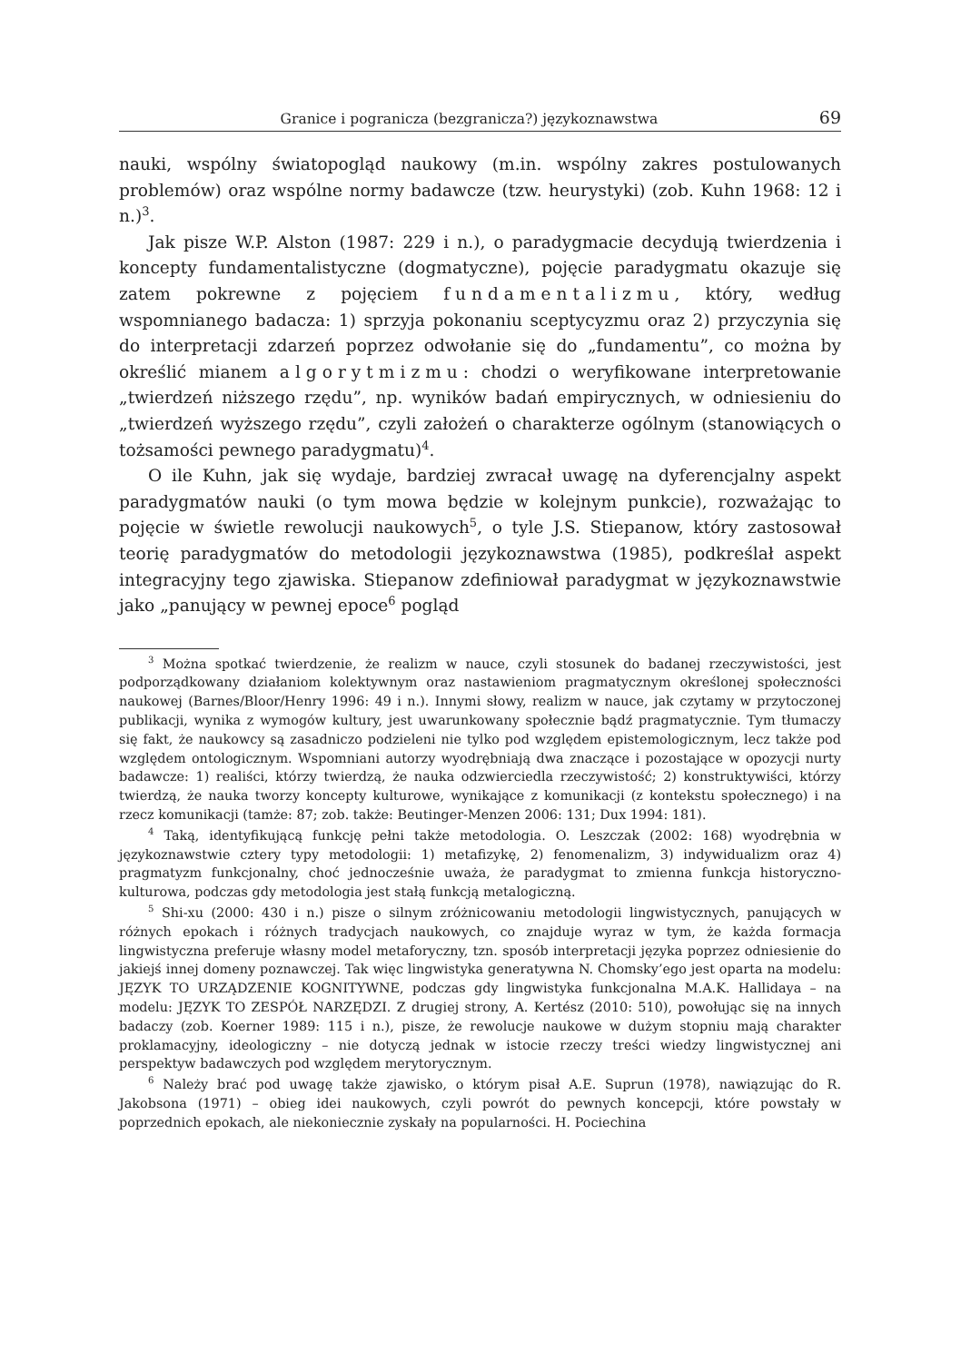Granice i pogranicza (bezgranicza?) językoznawstwa 69
nauki, wspólny światopogląd naukowy (m.in. wspólny zakres postulowanych problemów) oraz wspólne normy badawcze (tzw. heurystyki) (zob. Kuhn 1968: 12 i n.)<sup>3</sup>.
Jak pisze W.P. Alston (1987: 229 i n.), o paradygmacie decydują twierdzenia i koncepty fundamentalistyczne (dogmatyczne), pojęcie paradygmatu okazuje się zatem pokrewne z pojęciem fundamentalizmu, który, według wspomnianego badacza: 1) sprzyja pokonaniu sceptycyzmu oraz 2) przyczynia się do interpretacji zdarzeń poprzez odwołanie się do „fundamentu”, co można by określić mianem algorytmizmu: chodzi o weryfikowane interpretowanie „twierdzeń niższego rzędu”, np. wyników badań empirycznych, w odniesieniu do „twierdzeń wyższego rzędu”, czyli założeń o charakterze ogólnym (stanowiących o tożsamości pewnego paradygmatu)<sup>4</sup>.
O ile Kuhn, jak się wydaje, bardziej zwracał uwagę na dyferencjalny aspekt paradygmatów nauki (o tym mowa będzie w kolejnym punkcie), rozważając to pojęcie w świetle rewolucji naukowych<sup>5</sup>, o tyle J.S. Stiepanow, który zastosował teorię paradygmatów do metodologii językoznawstwa (1985), podkreślał aspekt integracyjny tego zjawiska. Stiepanow zdefiniował paradygmat w językoznawstwie jako „panujący w pewnej epoce<sup>6</sup> pogląd
<sup>3</sup> Można spotkać twierdzenie, że realizm w nauce, czyli stosunek do badanej rzeczywistości, jest podporządkowany działaniom kolektywnym oraz nastawieniom pragmatycznym określonej społeczności naukowej (Barnes/Bloor/Henry 1996: 49 i n.). Innymi słowy, realizm w nauce, jak czytamy w przytoczonej publikacji, wynika z wymogów kultury, jest uwarunkowany społecznie bądź pragmatycznie. Tym tłumaczy się fakt, że naukowcy są zasadniczo podzieleni nie tylko pod względem epistemologicznym, lecz także pod względem ontologicznym. Wspomniani autorzy wyodrębniają dwa znaczące i pozostające w opozycji nurty badawcze: 1) realiści, którzy twierdzą, że nauka odzwierciedla rzeczywistość; 2) konstruktywiści, którzy twierdzą, że nauka tworzy koncepty kulturowe, wynikające z komunikacji (z kontekstu społecznego) i na rzecz komunikacji (tamże: 87; zob. także: Beutinger-Menzen 2006: 131; Dux 1994: 181).
<sup>4</sup> Taką, identyfikującą funkcję pełni także metodologia. O. Leszczak (2002: 168) wyodrębnia w językoznawstwie cztery typy metodologii: 1) metafizykę, 2) fenomenalizm, 3) indywidualizm oraz 4) pragmatyzm funkcjonalny, choć jednocześnie uważa, że paradygmat to zmienna funkcja historyczno-kulturowa, podczas gdy metodologia jest stałą funkcją metalogiczną.
<sup>5</sup> Shi-xu (2000: 430 i n.) pisze o silnym zróżnicowaniu metodologii lingwistycznych, panujących w różnych epokach i różnych tradycjach naukowych, co znajduje wyraz w tym, że każda formacja lingwistyczna preferuje własny model metaforyczny, tzn. sposób interpretacji języka poprzez odniesienie do jakiejś innej domeny poznawczej. Tak więc lingwistyka generatywna N. Chomsky’ego jest oparta na modelu: JĘZYK TO URZĄDZENIE KOGNITYWNE, podczas gdy lingwistyka funkcjonalna M.A.K. Hallidaya – na modelu: JĘZYK TO ZESPÓŁ NARZĘDZI. Z drugiej strony, A. Kertész (2010: 510), powołując się na innych badaczy (zob. Koerner 1989: 115 i n.), pisze, że rewolucje naukowe w dużym stopniu mają charakter proklamacyjny, ideologiczny – nie dotyczą jednak w istocie rzeczy treści wiedzy lingwistycznej ani perspektyw badawczych pod względem merytorycznym.
<sup>6</sup> Należy brać pod uwagę także zjawisko, o którym pisał A.E. Suprun (1978), nawiązując do R. Jakobsona (1971) – obieg idei naukowych, czyli powrót do pewnych koncepcji, które powstały w poprzednich epokach, ale niekoniecznie zyskały na popularności. H. Pociechina